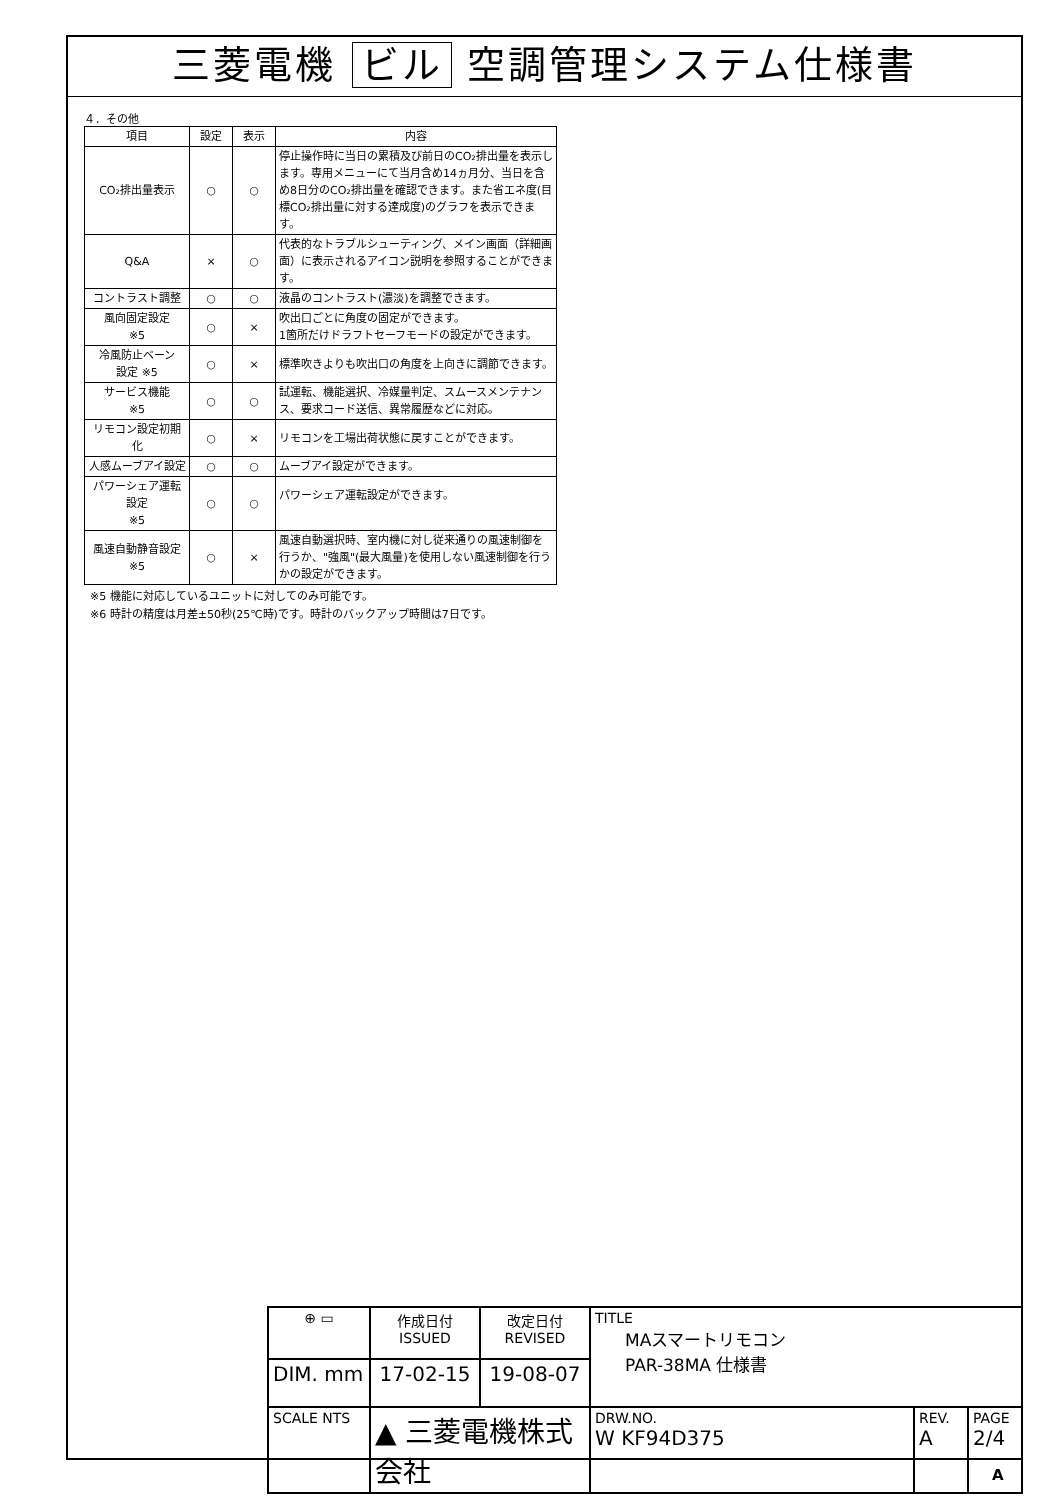三菱電機 ビル 空調管理システム仕様書
４．その他
| 項目 | 設定 | 表示 | 内容 |
| --- | --- | --- | --- |
| CO₂排出量表示 | ○ | ○ | 停止操作時に当日の累積及び前日のCO₂排出量を表示します。専用メニューにて当月含め14ヵ月分、当日を含め8日分のCO₂排出量を確認できます。また省エネ度(目標CO₂排出量に対する達成度)のグラフを表示できます。 |
| Q&A | × | ○ | 代表的なトラブルシューティング、メイン画面（詳細画面）に表示されるアイコン説明を参照することができます。 |
| コントラスト調整 | ○ | ○ | 液晶のコントラスト(濃淡)を調整できます。 |
| 風向固定設定 ※5 | ○ | × | 吹出口ごとに角度の固定ができます。 1箇所だけドラフトセーフモードの設定ができます。 |
| 冷風防止ベーン 設定 ※5 | ○ | × | 標準吹きよりも吹出口の角度を上向きに調節できます。 |
| サービス機能 ※5 | ○ | ○ | 試運転、機能選択、冷媒量判定、スムースメンテナンス、要求コード送信、異常履歴などに対応。 |
| リモコン設定初期化 | ○ | × | リモコンを工場出荷状態に戻すことができます。 |
| 人感ムーブアイ設定 | ○ | ○ | ムーブアイ設定ができます。 |
| パワーシェア運転設定 ※5 | ○ | ○ | パワーシェア運転設定ができます。 |
| 風速自動静音設定 ※5 | ○ | × | 風速自動選択時、室内機に対し従来通りの風速制御を行うか、"強風"(最大風量)を使用しない風速制御を行うかの設定ができます。 |
※5 機能に対応しているユニットに対してのみ可能です。
※6 時計の精度は月差±50秒(25℃時)です。時計のバックアップ時間は7日です。
| ⊕ ▭ | 作成日付 ISSUED | 改定日付 REVISED | TITLE MAスマートリモコン PAR-38MA 仕様書 | | |
| DIM. mm | 17-02-15 | 19-08-07 | | | |
| SCALE NTS | ▲ 三菱電機株式会社 | | DRW.NO. W KF94D375 | REV. A | PAGE 2/4 |
A